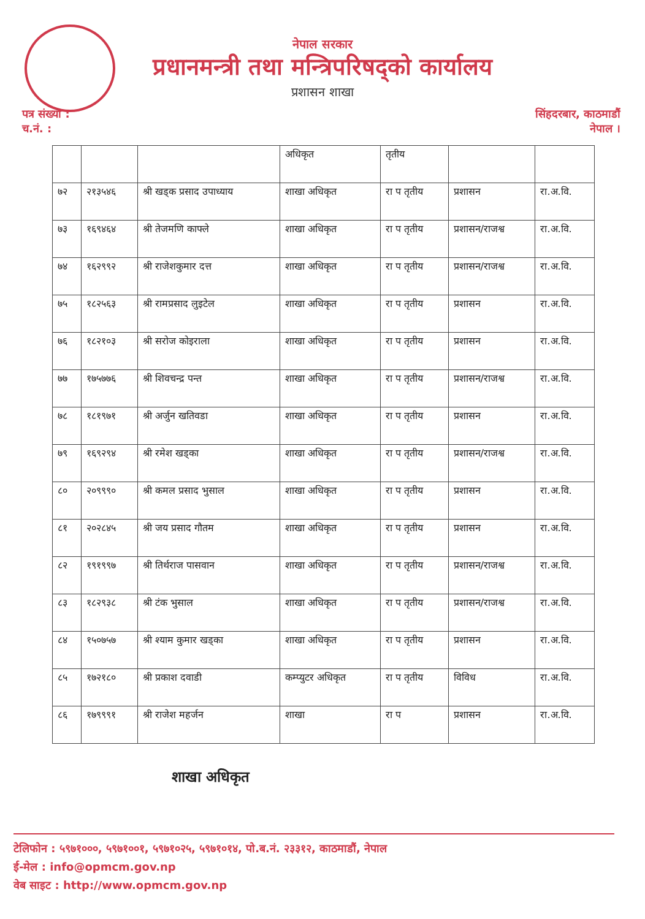नेपाल सरकार
प्रधानमन्त्री तथा मन्त्रिपरिषद्‌को कार्यालय
प्रशासन शाखा
पत्र संख्या :
च.नं. :
सिंहदरबार, काठमाडौं
नेपाल ।
| | | | अधिकृत | तृतीय | | |
| ७२ | २१३५४६ | श्री खड्क प्रसाद उपाध्याय | शाखा अधिकृत | रा प तृतीय | प्रशासन | रा.अ.वि. |
| ७३ | १६९४६४ | श्री तेजमणि काफ्ले | शाखा अधिकृत | रा प तृतीय | प्रशासन/राजश्व | रा.अ.वि. |
| ७४ | १६२९९२ | श्री राजेशकुमार दत्त | शाखा अधिकृत | रा प तृतीय | प्रशासन/राजश्व | रा.अ.वि. |
| ७५ | १८२५६३ | श्री रामप्रसाद लुइटेल | शाखा अधिकृत | रा प तृतीय | प्रशासन | रा.अ.वि. |
| ७६ | १८२१०३ | श्री सरोज कोइराला | शाखा अधिकृत | रा प तृतीय | प्रशासन | रा.अ.वि. |
| ७७ | १७५७७६ | श्री शिवचन्द्र पन्त | शाखा अधिकृत | रा प तृतीय | प्रशासन/राजश्व | रा.अ.वि. |
| ७८ | १८१९७१ | श्री अर्जुन खतिवडा | शाखा अधिकृत | रा प तृतीय | प्रशासन | रा.अ.वि. |
| ७९ | १६९२९४ | श्री रमेश खड्का | शाखा अधिकृत | रा प तृतीय | प्रशासन/राजश्व | रा.अ.वि. |
| ८० | २०९९९० | श्री कमल प्रसाद भुसाल | शाखा अधिकृत | रा प तृतीय | प्रशासन | रा.अ.वि. |
| ८१ | २०२८४५ | श्री जय प्रसाद गौतम | शाखा अधिकृत | रा प तृतीय | प्रशासन | रा.अ.वि. |
| ८२ | १९१९९७ | श्री तिर्थराज पासवान | शाखा अधिकृत | रा प तृतीय | प्रशासन/राजश्व | रा.अ.वि. |
| ८३ | १८२९३८ | श्री टंक भुसाल | शाखा अधिकृत | रा प तृतीय | प्रशासन/राजश्व | रा.अ.वि. |
| ८४ | १५०७५७ | श्री श्याम कुमार खड्का | शाखा अधिकृत | रा प तृतीय | प्रशासन | रा.अ.वि. |
| ८५ | १७२१८० | श्री प्रकाश दवाडी | कम्प्युटर अधिकृत | रा प तृतीय | विविध | रा.अ.वि. |
| ८६ | १७९९९१ | श्री राजेश महर्जन | शाखा | रा प | प्रशासन | रा.अ.वि. |
शाखा अधिकृत
टेलिफोन : ५९७१०००, ५९७१००१, ५९७१०२५, ५९७१०१४, पो.ब.नं. २३३१२, काठमाडौं, नेपाल
ई-मेल : info@opmcm.gov.np
वेब साइट : http://www.opmcm.gov.np